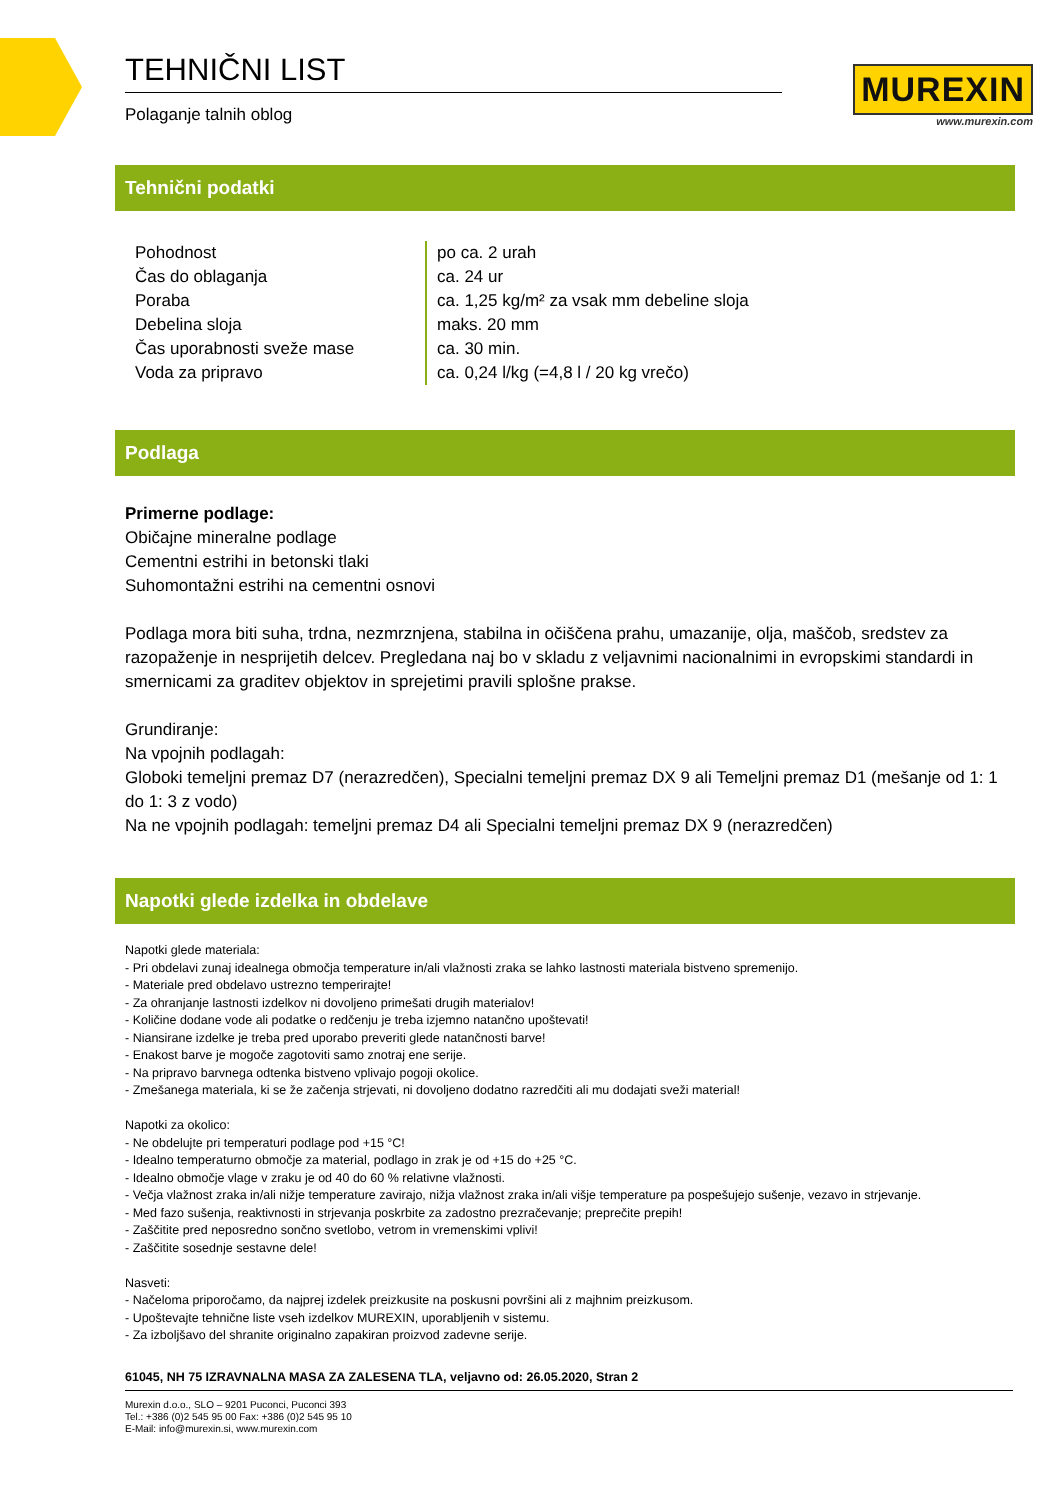TEHNIČNI LIST
Polaganje talnih oblog
MUREXIN
www.murexin.com
Tehnični podatki
| Pohodnost | po ca. 2 urah |
| Čas do oblaganja | ca. 24 ur |
| Poraba | ca. 1,25 kg/m² za vsak mm debeline sloja |
| Debelina sloja | maks. 20 mm |
| Čas uporabnosti sveže mase | ca. 30 min. |
| Voda za pripravo | ca. 0,24 l/kg (=4,8 l / 20 kg vrečo) |
Podlaga
Primerne podlage:
Običajne mineralne podlage
Cementni estrihi in betonski tlaki
Suhomontažni estrihi na cementni osnovi
Podlaga mora biti suha, trdna, nezmrznjena, stabilna in očiščena prahu, umazanije, olja, maščob, sredstev za razopaženje in nesprijetih delcev. Pregledana naj bo v skladu z veljavnimi nacionalnimi in evropskimi standardi in smernicami za graditev objektov in sprejetimi pravili splošne prakse.
Grundiranje:
Na vpojnih podlagah:
Globoki temeljni premaz D7 (nerazredčen), Specialni temeljni premaz DX 9 ali Temeljni premaz D1 (mešanje od 1: 1 do 1: 3 z vodo)
Na ne vpojnih podlagah: temeljni premaz D4 ali Specialni temeljni premaz DX 9 (nerazredčen)
Napotki glede izdelka in obdelave
Napotki glede materiala:
- Pri obdelavi zunaj idealnega območja temperature in/ali vlažnosti zraka se lahko lastnosti materiala bistveno spremenijo.
- Materiale pred obdelavo ustrezno temperirajte!
- Za ohranjanje lastnosti izdelkov ni dovoljeno primešati drugih materialov!
- Količine dodane vode ali podatke o redčenju je treba izjemno natančno upoštevati!
- Niansirane izdelke je treba pred uporabo preveriti glede natančnosti barve!
- Enakost barve je mogoče zagotoviti samo znotraj ene serije.
- Na pripravo barvnega odtenka bistveno vplivajo pogoji okolice.
- Zmešanega materiala, ki se že začenja strjevati, ni dovoljeno dodatno razredčiti ali mu dodajati sveži material!
Napotki za okolico:
- Ne obdelujte pri temperaturi podlage pod +15 °C!
- Idealno temperaturno območje za material, podlago in zrak je od +15 do +25 °C.
- Idealno območje vlage v zraku je od 40 do 60 % relativne vlažnosti.
- Večja vlažnost zraka in/ali nižje temperature zavirajo, nižja vlažnost zraka in/ali višje temperature pa pospešujejo sušenje, vezavo in strjevanje.
- Med fazo sušenja, reaktivnosti in strjevanja poskrbite za zadostno prezračevanje; preprečite prepih!
- Zaščitite pred neposredno sončno svetlobo, vetrom in vremenskimi vplivi!
- Zaščitite sosednje sestavne dele!
Nasveti:
- Načeloma priporočamo, da najprej izdelek preizkusite na poskusni površini ali z majhnim preizkusom.
- Upoštevajte tehnične liste vseh izdelkov MUREXIN, uporabljenih v sistemu.
- Za izboljšavo del shranite originalno zapakiran proizvod zadevne serije.
61045, NH 75 IZRAVNALNA MASA ZA ZALESENA TLA, veljavno od: 26.05.2020, Stran 2
Murexin d.o.o., SLO – 9201 Puconci, Puconci 393
Tel.: +386 (0)2 545 95 00 Fax: +386 (0)2 545 95 10
E-Mail: info@murexin.si, www.murexin.com